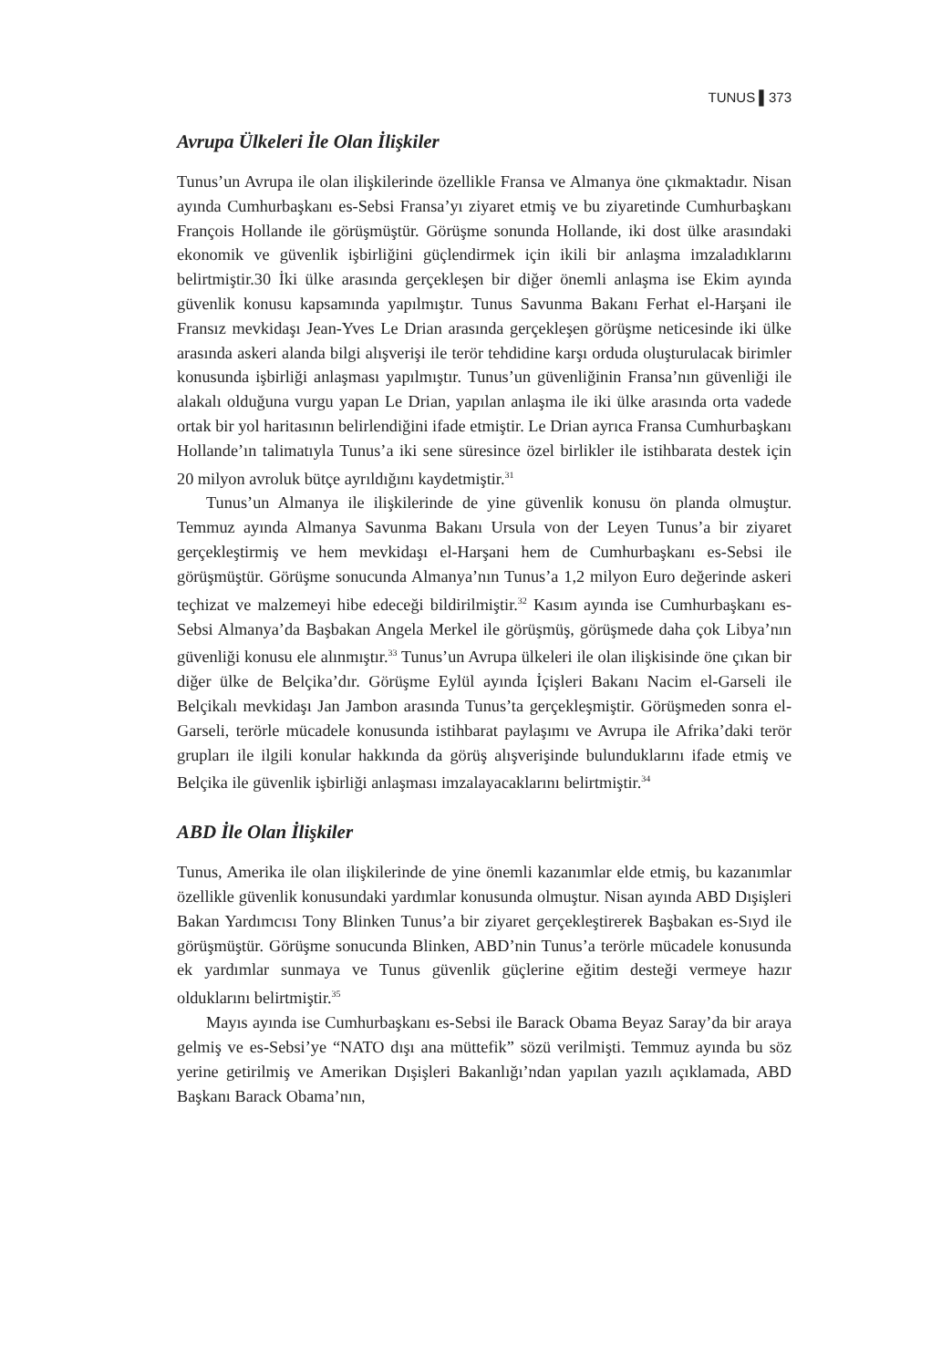TUNUS ▌373
Avrupa Ülkeleri İle Olan İlişkiler
Tunus’un Avrupa ile olan ilişkilerinde özellikle Fransa ve Almanya öne çıkmaktadır. Nisan ayında Cumhurbaşkanı es-Sebsi Fransa’yı ziyaret etmiş ve bu ziyaretinde Cumhurbaşkanı François Hollande ile görüşmüştür. Görüşme sonunda Hollande, iki dost ülke arasındaki ekonomik ve güvenlik işbirliğini güçlendirmek için ikili bir anlaşma imzaladıklarını belirtmiştir.30 İki ülke arasında gerçekleşen bir diğer önemli anlaşma ise Ekim ayında güvenlik konusu kapsamında yapılmıştır. Tunus Savunma Bakanı Ferhat el-Harşani ile Fransız mevkidaşı Jean-Yves Le Drian arasında gerçekleşen görüşme neticesinde iki ülke arasında askeri alanda bilgi alışverişi ile terör tehdidine karşı orduda oluşturulacak birimler konusunda işbirliği anlaşması yapılmıştır. Tunus’un güvenliğinin Fransa’nın güvenliği ile alakalı olduğuna vurgu yapan Le Drian, yapılan anlaşma ile iki ülke arasında orta vadede ortak bir yol haritasının belirlendiğini ifade etmiştir. Le Drian ayrıca Fransa Cumhurbaşkanı Hollande’ın talimatıyla Tunus’a iki sene süresince özel birlikler ile istihbarata destek için 20 milyon avroluk bütçe ayrıldığını kaydetmiştir.<sup>31</sup>
Tunus’un Almanya ile ilişkilerinde de yine güvenlik konusu ön planda olmuştur. Temmuz ayında Almanya Savunma Bakanı Ursula von der Leyen Tunus’a bir ziyaret gerçekleştirmiş ve hem mevkidaşı el-Harşani hem de Cumhurbaşkanı es-Sebsi ile görüşmüştür. Görüşme sonucunda Almanya’nın Tunus’a 1,2 milyon Euro değerinde askeri teçhizat ve malzemeyi hibe edeceği bildirilmiştir.<sup>32</sup> Kasım ayında ise Cumhurbaşkanı es-Sebsi Almanya’da Başbakan Angela Merkel ile görüşmüş, görüşmede daha çok Libya’nın güvenliği konusu ele alınmıştır.<sup>33</sup> Tunus’un Avrupa ülkeleri ile olan ilişkisinde öne çıkan bir diğer ülke de Belçika’dır. Görüşme Eylül ayında İçişleri Bakanı Nacim el-Garseli ile Belçikalı mevkidaşı Jan Jambon arasında Tunus’ta gerçekleşmiştir. Görüşmeden sonra el-Garseli, terörle mücadele konusunda istihbarat paylaşımı ve Avrupa ile Afrika’daki terör grupları ile ilgili konular hakkında da görüş alışverişinde bulunduklarını ifade etmiş ve Belçika ile güvenlik işbirliği anlaşması imzalayacaklarını belirtmiştir.<sup>34</sup>
ABD İle Olan İlişkiler
Tunus, Amerika ile olan ilişkilerinde de yine önemli kazanımlar elde etmiş, bu kazanımlar özellikle güvenlik konusundaki yardımlar konusunda olmuştur. Nisan ayında ABD Dışişleri Bakan Yardımcısı Tony Blinken Tunus’a bir ziyaret gerçekleştirerek Başbakan es-Sıyd ile görüşmüştür. Görüşme sonucunda Blinken, ABD’nin Tunus’a terörle mücadele konusunda ek yardımlar sunmaya ve Tunus güvenlik güçlerine eğitim desteği vermeye hazır olduklarını belirtmiştir.<sup>35</sup>
Mayıs ayında ise Cumhurbaşkanı es-Sebsi ile Barack Obama Beyaz Saray’da bir araya gelmiş ve es-Sebsi’ye “NATO dışı ana müttefik” sözü verilmişti. Temmuz ayında bu söz yerine getirilmiş ve Amerikan Dışişleri Bakanlığı’ndan yapılan yazılı açıklamada, ABD Başkanı Barack Obama’nın,